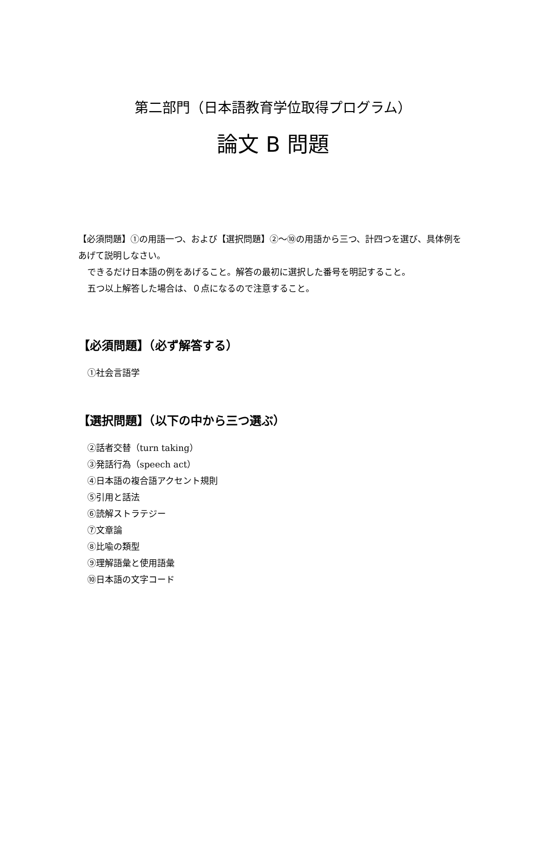第二部門（日本語教育学位取得プログラム）
論文 B 問題
【必須問題】①の用語一つ、および【選択問題】②～⑩の用語から三つ、計四つを選び、具体例をあげて説明しなさい。
できるだけ日本語の例をあげること。解答の最初に選択した番号を明記すること。
五つ以上解答した場合は、０点になるので注意すること。
【必須問題】（必ず解答する）
①社会言語学
【選択問題】（以下の中から三つ選ぶ）
②話者交替（turn taking）
③発話行為（speech act）
④日本語の複合語アクセント規則
⑤引用と話法
⑥読解ストラテジー
⑦文章論
⑧比喩の類型
⑨理解語彙と使用語彙
⑩日本語の文字コード